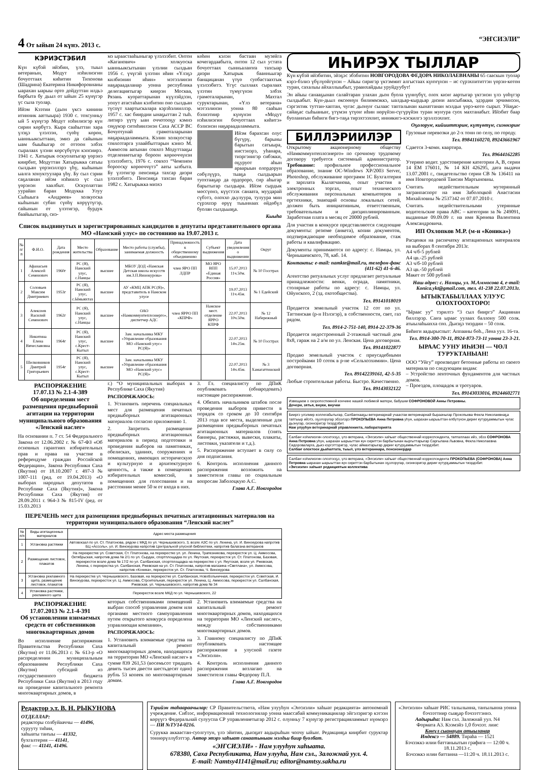4 От ыйын 24 күнэ. 2013 с. “ЭҤСИЭЛИ”
КЭРИЭСТЭБИЛ
Күн күбэй ийэбин, үлэ, тыыл ветеранын, Модут нэһилиэгин бочуоттаах киһитин Тихонова (Шадрина) Екатерина Никифоровнаны ыарахан ыарыы орто дойдуттан илдьэ барбыта бу дьыл от ыйын 25 күнүгэр үс сыла туолар.
Ийэм Кээтии (дьон үксэ кинини итинник ааттыыра) 1930 с. тохсунньу ый 5 күнүгэр Модут нэһилиэгэр күн сирин көрбүтэ. Кыра сааһыттан хара үлэҕэ үлэлээн, сүөһү көрөн, ыанньыксыттаан, эмиэ да сайынын ыам быыһыгар от оттоон элбэх сыралаах үлэни көрсүбүтүн кэпсиирэ. 1941 с. Хатырык оскуолатыгар үөрэнэ киирбит, Модуттан Хатырыкка сатыы сылдьан үөрэнэллэрэ үһү, кыһынын ыалга хонуктуулара үһү. Бу сыл сэрии саҕаланан ийэм нэһиилэ үс сыл үөрэнэн хаалбыт. Оскуолаттан уурайан баран Модукка Улуу Сыһыыга «Андреев» холкуоска кыһынын субан сүөһү көрүүтүгэр, сайынын от үлэтигэр, бурдук баайыытыгар, сиэ-
мэ ыраастааһыныгар үлэлээбит. Онтон «Каганович» холкуоска ыанньыксытынан үлэлии сылдьан 1956 с. үчүгэй үлэтин иһин «Үлэҕэ килбиэнин иһин» мэтээлинэн наҕараадаланар уонна республика делегациятыгар киирэн Москва, Рязань куораттарынан күүлэйдээн, уопут атастаһан кэлбитин оно сылдьан түспүт хаартыскалара кэрэһэлииллэр. 1957 с. хас биирдии ынаҕыттан 2 тыһ. литирэ үүтү ыан оччотооҕу кэмнэ сөҕүмэр ситиһиилэнэн Саха АССР ВС Бочуотунай грамоталарынан наҕараадаламмыта. Кэлин холкуостар совхозтарга улаайбыттарын кэннэ М. Аммосов аатынан совхоз Модуттааҕы отделениетыгар бороон көрөөччүнэн үлэлээбитэ, 1976 с. совхоз “Чемпион бороосқу көрөөччүтэ” ааты ылбыта. Бу үлэтигэр пенсияҕа тахсар диэри үлэлээбитэ. Пенсияҕа тахсан баран 1982 с. Хатырыкка миэхэ
көһөн кэлэн бастаан музейга кочегардаабыта, онтон 12 сыл устата бочуоттаах сынньалаҥҥа тахсыар диэри Хатырык баанньыгар банщицанан үтүө суобастаахтык үлэлээбитэ. Үгүс сыллаах сыралаах үлэтин түмүгүнэн элбэх грамоталарынан, Махтал суруктарынан, «Үлэ ветерана» мэтээлинэн уонна 80 сааһын бэлиэтиир күнүнэн «Модут нэһилиэгин бочуоттаах киһитэ» бэлиэнэн наҕараадаламмыта.
Ийэм барахсан олус бүгүрү, барыны барытын сатыыра, иистэнэрэ, уһанара, тиэргэнигэр сибэкки, оҕуруот аһын араарыын олордорун сөбүлүүрэ, тыаҕа сылдьарын туохтааҕар да ордороро, сир аһыгар барытыгар сылдьара. Ийэм сырдык мөссүөнэ, күүстээх санаата, муударай сүбэтэ, олоххо дьулуура, тулуура мин сүрэхпэр өрүү тыыннаах өйдөбүл буолан сылдьыаҕа.
Кыыһа
Список выдвинутых и зарегистрированных кандидатов в депутаты представительного органа МО «Намский улус» по состоянию на 19.07.2013 г.
| № п/п | Ф.И.О. | Дата рождения | Место жительства | Образование | Место работы (службы), занимаемая должность | Принадлежность к общественному объединению | Субъект выдвижения | Дата уведомления о выдвижении | Округ |
| --- | --- | --- | --- | --- | --- | --- | --- | --- | --- |
| 1 | Афанасьев Алексей Семенович | 1960г | РС (Я), Намский улус, с.Намцы | высшее | МБОУ ДОД «Намская Детская школа искусств им.З.П.Винокурова» | член ЯРО ПП ЛДПР | МО ЯРО ВПП «Единая Россия» | 15.07.2013 11ч.50м. | № 10 Госстрах |
| 2 | Соловьев Максим Дмитриевич | 1953г | РС (Я), Намский улус, с.Ымыяхтах | высшее | АУ «КМЦ АПК РС(Я)», представитель в Намском улусе | | | 19.07.2013 11ч.45м. | № 1 Едейский |
| 3 | Алексеев Василий Семенович | 1962г | РС (Я), Намский улус, с.Намцы | высшее | ОАО «Намкоммунтеплоэнерго», диспетчер АДС | член ЯРРО ПП «КПРФ» | Намское мест. отделение ЯРРО КПРФ | 22.07.2013 10ч.50м. | № 12 Набережный |
| 4 | Никитина Елена Вячеславовна | 1964г | РС (Я), Намский улус, с.Крест-Кытыл | высшее | Зам. начальника МКУ «Управление образования МО «Намский улус» РС(Я)» | | | 22.07.2013 14ч.25м. | № 10 Госстрах |
| 5 | Шелковников Дмитрий Григорьевич | 1954г | РС (Я), Намский улус, с.Крест-Кытыл | высшее | Зам. начальника МКУ «Управление образования МО «Намский улус» РС(Я)» | | | 22.07.2013 14ч.45м. | № 3 Хамагаттинский |
РАСПОРЯЖЕНИЕ
17.07.13 № 2.1-4-389
Об определении мест размещения предвыборной агитации на территории муниципального образования «Ленский наслег»
На основании п. 7 ст. 54 Федерального Закона от 12.06.2002 г. № 67-ФЗ «Об основных гарантиях избирательных прав и права на участие в референдуме граждан Российской Федерации», Закона Республики Саха (Якутия) от 18.10.2007 г. 497-З № 1007-111 (ред. от 19.04.2013) «О выборах народных депутатов в Республике Саха (Якутия)», Закона Республики Саха (Якутия) от 28.09.2011 г. 964-З № 815-IV (ред. от 15.03.2013
г.) “О муниципальных выборах в Республике Саха (Якутия)
РАСПОРЯЖАЮСЬ:
1. Установить перечень специальных мест для размещения печатных предвыборных агитационных материалов согласно приложению 1.
2. Запретить размещение предвыборных агитационных материалов в период подготовки и проведения выборов на памятниках, обелисках, зданиях, сооружениях и помещениях, имеющих историческую и культурную и архитектурную ценность, а также в помещениях избирательных комиссий, в помещениях для голосования и на расстоянии менее 50 м от входа в них.
3. Гл. специалисту по ДПиК опубликовать (обнародовать) настоящее распоряжение.
4. Обязать начальников штабов после проведения выборов привести в порядок со сроком до 10 сентября 2013 года все места, выделенные для размещения предвыборных печатных агитационных материалов (снять баннеры, растяжки, вывески, плакаты, листовки, указатели и т.д.).
5. Распоряжение вступает в силу со дня подписания.
6. Контроль исполнения данного распоряжения возложить на заместителя главы по социальным вопросам Заболоцкую А.С.
Глава А.Г. Новгородов
ПЕРЕЧЕНЬ мест для размещения предвыборных печатных агитационных материалов на территории муниципального образования “Ленский наслег”
| № п/п | Виды агитационных материалов | Адрес места размещения |
| --- | --- | --- |
| 1 | Установка растяжки | Автовокзал по ул. Ст. Платонова, рядом с МКД по ул. Чернышевского, 3, возле АЗС по ул. Ленина, ул. И. Винокурова напротив БЦ «Ассоль», ул. И. Винокурова напротив Центральной улусной библиотеки, напротив балагана ветеранов |
| 2 | Размещение листовок, плакатов | На перекрестке ул. Советская, Ст. Платонова, на перекрестке ул. ул. Ленина, Трапезникова, перекресток ул. Ц. Аммосова, Октябрьская, напротив дома № 2/1 по ул. Сырдах, спортплощадка по ул. Якутская, перекресток ул. Ст. Платонова, Базовая, перекресток возле дома № 17/2 по ул. Салбанская, спортплощадка на перекрестке с ул. Якутская, возле ул. Ржевская, Ленина, с перекрестка ул. Салбанская, Ржевская на ул. Ст. Платонова, напротив магазина «Светлана», ул. Аммосова, напротив «Коника», перекресток ул. Ст. Платонова, Ч. Винокурова |
| 3 | Установка рекламного щита, размещение листовок, плакатов | На перекрестке ул. Чернышевского, Базовая, на перекрестке ул. Салбанская, Новобольничная, перекресток ул. Советская, И. Винокурова, перекресток ул. Ц. Аммосова, Строительная, перекресток ул. Ленина, Ц. Аммосова, перекресток ул. Салбанская, Ржевская, ул. Чернышевского, напротив дома № 34 |
| 4 | Установка растяжки, рекламного щита | Перекресток возле МКД по ул. Чернышевского, 22 |
РАСПОРЯЖЕНИЕ
17.07.2013 № 2.1-4-391
Об установлении взимаемых средств от собственников многоквартирных домов
Во исполнение распоряжения Правительства Республики Саха (Якутия) от 11.06.2013 г. № 613-р «О распределении муниципальным образованием Республики Саха (Якутия) субсидий из государственного бюджета Республики Саха (Якутия) в 2013 году на проведение капитального ремонта многоквартирных домов, в
которых собственниками помещений выбран способ управления домом или органами местного самоуправления путем открытого конкурса определена управляющая компания»,
РАСПОРЯЖАЮСЬ:
1. Установить взимаемые средства на капитальный ремонт многоквартирных домов, находящихся на территории МО «Ленский наслег» в сумме 839 261,53 (восемьсот тридцать девять тысяч двести шестьдесят один) рубль 53 копеек по многоквартирным домам.
2. Установить взимаемые средства на капитальный ремонт многоквартирных домов, находящихся на территории МО «Ленский наслег», между собственниками многоквартирных домов.
3. Главному специалисту по ДПиК опубликовать настоящее распоряжение в улусной газете «Энсиэли».
4. Контроль исполнения данного распоряжения возлагаю на заместителя главы Федорову П.Л.
Глава А.Г. Новгородов
ИҺИРЭХ ТЫЛЛАР
Күн күбэй ийэбитин, эйэҕэс эбэбитин НОВГОРОДОВА ФЕДОРА НИКОЛАЕВНАНЫ 65 сааскын туолар кэрэ-бэлиэ үбүлүөйгүнэн – Айыы сиригэр үктэммит алгыстаах күҥҥүнэн – ис сүрэхпититтэн үөрэн-көтөн туран, сахалыы айхаллыыбыт, ураанхайдыы уруйдуубут!
Эн айыы санааҕынан салайтаран улахан дьон буола үүннүбүт, олох киэҥ аартыгар үктэнэн үлэ үөһүгэр сылдьабыт. Күн-дьыл өксөөнүн билиммэккэ, ыалдьар-кырдьар диэни аахсыбакка, эдэрдии эрчимнээн, сэргэхтик туттан-хаптан, чугас дьонуҥ сылаас тапталынан кынаттанан мэлдьи үөрэ-көтө сырыт. Уйаҕас-сайаҕас сыһыаныҥ, үтүмэн үтүөҥ иһин нөрүйэн-сүгүрүйэн туран муҥура суох махтанабыт. Ийэбит баар буоланҥын биһиги бигэ-таҕа тирэхтээхпит, инникигэ-кэскилгэ эрэллээхпит.
Оҕолоруҥ, кийииттэриҥ, күтүөтүҥ, сиэннэриҥ
БИЛЛЭРИИЛЭР
Открытому акционерному обществу «Намкоммунтеплоэнерго» по срочному трудовому договору требуется системный администратор. Требование: профильное профессиональное образование, знание ОС-Windows XP/2003 Server, Photoshop, обслуживание программ 1С Бухгалтерия и зарплата Кылатчанова, опыт участия в электронных торгах, опыт технического обслуживания персональных компьютеров и оргтехники, знающий основы локальных сетей, должен быть инициативным, ответственным, требовательным и дисциплинированным. Заработная плата в месяц от 20000 рублей.
Для участия в конкурсе представляются следующие документы: резюме (анкета), копии документов, подтверждающие необходимое образование, стаж работы и квалификацию.
Документы принимаются по адресу: с. Намцы, ул. Чернышевского, 78, каб. 14.
Контакты: e-mail: namkte@mail.ru, телефон-факс (411-62) 41-6-46.
Агентство ритуальных услуг предлагает ритуальные принадлежности: венки, ограда, памятники, столярные работы по адресу: с. Намцы, ул. Ойунского, 2 (зд. охотобщества).
Тел. 89141018019
Продается земельный участок 12 сот по ул. Таттинская (р-н Нэлэгэр), в собственности, свет, газ рядом.
Тел. 8914-2-751-140, 8914-22-379-36
Продается недостроенный 2-этажный частный дом 8х8, гараж на 2 а/м по ул. Ленская. Цена договорная.
Тел. 89141022877
Продаю земельный участок с приусадебными постройками 10 соток в р-не «Сельхозхимии». Цена договорная.
Тел. 89142239161, 42-5-35
Любые строительные работы. Быстро. Качественно.
Тел. 89143032122
Грузовые перевозки до 2-х тонн по селу, по городу.
Тел. 89841160270, 89243661967
Сдается 3-комн. квартира.
Тел. 89644162285
Утеряно водит. удостоверение категории А, В, серии 14 ЕМ 176011, № 14 КН 426295, дата выдачи 13.07.2001 г., свидетельство серии СВ № 136411 на имя Новгородовой Таисии Мартыновны.
Считать недействительным мутерянный загранпаспорт на имя Заболоцкой Анастасии Михайловны № 2537342 от 07.07.2010 г.
Считать недействительными утерянные водительские права АВС – категории за № 249091, выданные 09.09.09 г. на имя Кренева Валентина Александровича.
ИП Охлопков М.Р. (м-н «Коника»)
Расценки на распечатку агитационных материалов на выборах 8 сентября 2013г.
А4 ч/б-5 рублей
А4 цв.-25 рублей
А3 ч/б-10 рублей
А3 цв.-50 рублей
Макет от 500 рублей
Наш адрес: с. Намцы, ул. М.Аммосова 4, e-mail: Konica.ykt@gmail.com, тел. 41-238 22.07.2013г.
ЫТЫКТАБЫЛЛААХ УЛУУС ОЛОХТООХТОРО!
“Ыраас уу” тэрилтэ “3 сыл бииргэ” Акциянан биллэрэр. Саҥа ыраас уулаах баллону 500 солк. атыылаһыахха сөп. Дьиэҕэ тиэрдии – 50 солк.
Биһиги аадырыспыт: Аппааны бөһ., Лена уул. 16-та.
Тел. 8914-300-70-11, 8924-873-73-11 уонна 23-3-21.
ЫРААС УУНУ ИҺИЭН — ЧӨЛ ТУРУКТАНЫАН!
ООО “Уйгу” производит бетонные работы из своего материала по следующим видам:
– Устройство ленточных фундаментов для частных домов.
– Проездов, площадок и тротуаров.
Тел. 89143033016, 89244602771
Извещаем о скоропостижной кончине нашей любимой матери, бабушки СОФРОНОВОЙ Анны Петровны.
Дочери, зятья, внуки, внучки
Бииргэ үлэлиир коллегабытыгар, Салбаҥнааҕы ветеринарнай учаастак ветеринарнай быраачыгар Прокопьева Фекла Николаевнаҕа таптыыр ийэтэ, оҕолоругар эбээлэрэ ПРОКОПЬЕВА Анна Петровна уһун, ыарахан ыарыыттан өлбүтүнэн дириҥ кутурҕаммытын чугас дьонугар, сиэннэригэр тиэрдэбит.
Нам улууһун ветеринарнай управлениета, лабораторията
Салбаҥ нэһилиэгин олохтооҕо, үлэ ветерана, «Эҥсиэли» хаһыат общественнай корреспондента, тапталлаах ийэ, эбээ СОФРОНОВА Анна Петровна уһун, ыарахан ыарыыттан күн сириттэн барбытынан кыргыттарыгар Саргылана Львовна, Фекла Николаевна Сидороваларга, дьиэ кэргэттэригэр, чугас аймахтарыгар дириҥ кутурҕаммытын тиэрдэбит.
Салбаҥ олохтоох дьаһалтата, тыыл, үлэ ветераннара, пенсионердар
Салбаҥ нэһилиэгин олохтооҕо, үлэ ветерана, «Эҥсиэли» хаһыат общественнай корреспондента ПРОКОПЬЕВА (СОФРОНОВА) Анна Петровна ыарахан ыарыыттан күн сириттэн барбытынан оҕолоругар, сиэннэригэр дириҥ кутурҕаммытын тиэрдэбит.
«Эҥсиэли» хаһыат редакциятын коллектива
Редактор э.т. В. Н. РЫКУНОВА
ОТДЕЛЛАР:
редакторы солбуйааччы — 41496,
сурууту тиһии,
хаһыаты таҥыы — 41332,
бухгалтерия — 41141,
факс — 41141, 41496.
Тэрийэн таһаараачылар: СР Правительствота, «Нам улууһун «Эҥсиэли» хаһыат редакцията» автономнай учреждение. Сибээс, информационнай технологиялар уонна маассабай коммуникациялар эйгэлэригэр кэтээн көрүүгэ Федеральнай сулууспа СР управлениетыгар 2012 с. олунньу 7 күнүгэр регистрацияламмыт нүөмэрэ — ПИ №ТУ14-0216.
Сурукка аккаастан-суолгутун, үлэ эйитин, дьиэҕит аадырыһын чопчу ыйыҥ. Редакцияҕа киирбит суруктар төннөрүллүбэттэр. Автор этэрэ хаһыат санаатыныан мэлдьи биир буолбат.
«ЭҤСИЭЛИ» - Нам улууһун хаһыата.
678380, Саха Республиката, Нам улууһа, Нам сэл., Заложнай уул. 4.
E-mail: Namtsy41141@mail.ru; editor@namtsy.sakha.ru
«Эҥсиэли» хаһыат РИС талылынна, таҥылынна уонна бэчээттиир сыаҕар бэчээттэннэ.
Аадырыһа: Нам сэл. Заложнай уул. N4
Формата А3. Кээмэйэ 1,0 бэчээт. лиис
Көҥүл сыанаҕан атыыланар
Индексэ — 54889. Тираһа — 1521
Бэчээккэ илии баттаныытын графига — 12:00 ч. 18.11.2013 с.
Бэчээккэ илии баттанна —11:20 ч. 18.11.2013 с.